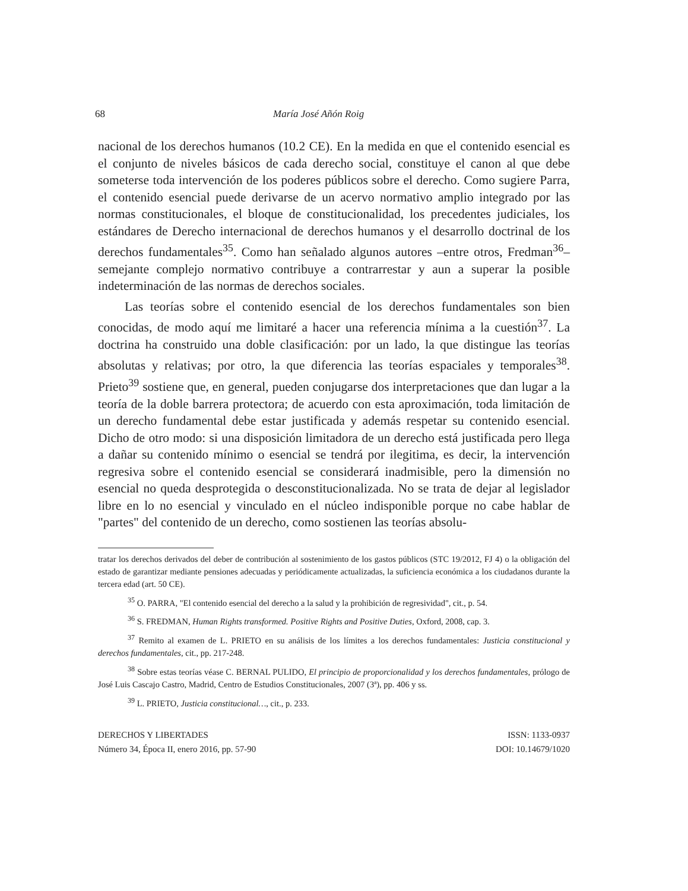68 María José Añón Roig
nacional de los derechos humanos (10.2 CE). En la medida en que el contenido esencial es el conjunto de niveles básicos de cada derecho social, constituye el canon al que debe someterse toda intervención de los poderes públicos sobre el derecho. Como sugiere Parra, el contenido esencial puede derivarse de un acervo normativo amplio integrado por las normas constitucionales, el bloque de constitucionalidad, los precedentes judiciales, los estándares de Derecho internacional de derechos humanos y el desarrollo doctrinal de los derechos fundamentales<sup>35</sup>. Como han señalado algunos autores –entre otros, Fredman<sup>36</sup>– semejante complejo normativo contribuye a contrarrestar y aun a superar la posible indeterminación de las normas de derechos sociales.
Las teorías sobre el contenido esencial de los derechos fundamentales son bien conocidas, de modo aquí me limitaré a hacer una referencia mínima a la cuestión<sup>37</sup>. La doctrina ha construido una doble clasificación: por un lado, la que distingue las teorías absolutas y relativas; por otro, la que diferencia las teorías espaciales y temporales<sup>38</sup>. Prieto<sup>39</sup> sostiene que, en general, pueden conjugarse dos interpretaciones que dan lugar a la teoría de la doble barrera protectora; de acuerdo con esta aproximación, toda limitación de un derecho fundamental debe estar justificada y además respetar su contenido esencial. Dicho de otro modo: si una disposición limitadora de un derecho está justificada pero llega a dañar su contenido mínimo o esencial se tendrá por ilegitima, es decir, la intervención regresiva sobre el contenido esencial se considerará inadmisible, pero la dimensión no esencial no queda desprotegida o desconstitucionalizada. No se trata de dejar al legislador libre en lo no esencial y vinculado en el núcleo indisponible porque no cabe hablar de "partes" del contenido de un derecho, como sostienen las teorías absolu-
tratar los derechos derivados del deber de contribución al sostenimiento de los gastos públicos (STC 19/2012, FJ 4) o la obligación del estado de garantizar mediante pensiones adecuadas y periódicamente actualizadas, la suficiencia económica a los ciudadanos durante la tercera edad (art. 50 CE).
<sup>35</sup> O. PARRA, "El contenido esencial del derecho a la salud y la prohibición de regresividad", cit., p. 54.
<sup>36</sup> S. FREDMAN, Human Rights transformed. Positive Rights and Positive Duties, Oxford, 2008, cap. 3.
<sup>37</sup> Remito al examen de L. PRIETO en su análisis de los límites a los derechos fundamentales: Justicia constitucional y derechos fundamentales, cit., pp. 217-248.
<sup>38</sup> Sobre estas teorías véase C. BERNAL PULIDO, El principio de proporcionalidad y los derechos fundamentales, prólogo de José Luis Cascajo Castro, Madrid, Centro de Estudios Constitucionales, 2007 (3ª), pp. 406 y ss.
<sup>39</sup> L. PRIETO, Justicia constitucional…, cit., p. 233.
DERECHOS Y LIBERTADES
Número 34, Época II, enero 2016, pp. 57-90
ISSN: 1133-0937
DOI: 10.14679/1020